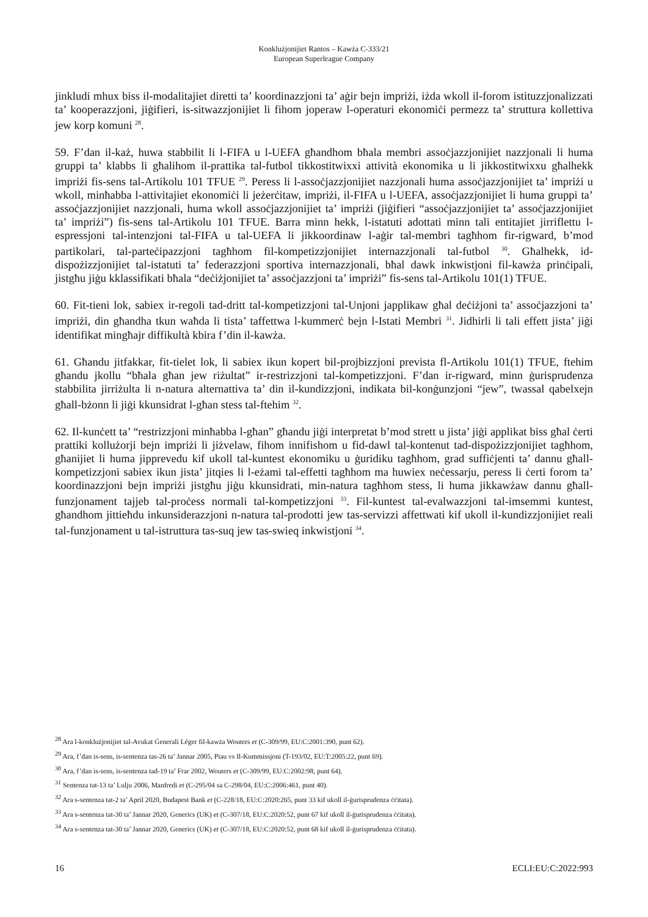Konklużjonijiet Rantos – Kawża C-333/21
European Superleague Company
jinkludi mhux biss il-modalitajiet diretti ta’ koordinazzjoni ta’ aġir bejn impriżi, iżda wkoll il-forom istituzzjonalizzati ta’ kooperazzjoni, jiġifieri, is-sitwazzjonijiet li fihom joperaw l-operaturi ekonomiċi permezz ta’ struttura kollettiva jew korp komuni <sup>28</sup>.
59. F’dan il-każ, huwa stabbilit li l-FIFA u l-UEFA għandhom bħala membri assoċjazzjonijiet nazzjonali li huma gruppi ta’ klabbs li għalihom il-prattika tal-futbol tikkostitwixxi attività ekonomika u li jikkostitwixxu għalhekk impriżi fis-sens tal-Artikolu 101 TFUE <sup>29</sup>. Peress li l-assoċjazzjonijiet nazzjonali huma assoċjazzjonijiet ta’ impriżi u wkoll, minħabba l-attivitajiet ekonomiċi li jeżerċitaw, impriżi, il-FIFA u l-UEFA, assoċjazzjonijiet li huma gruppi ta’ assoċjazzjonijiet nazzjonali, huma wkoll assoċjazzjonijiet ta’ impriżi (jiġifieri “assoċjazzjonijiet ta’ assoċjazzjonijiet ta’ impriżi”) fis-sens tal-Artikolu 101 TFUE. Barra minn hekk, l-istatuti adottati minn tali entitajiet jirriflettu l-espressjoni tal-intenzjoni tal-FIFA u tal-UEFA li jikkoordinaw l-aġir tal-membri tagħhom fir-rigward, b’mod partikolari, tal-parteċipazzjoni tagħhom fil-kompetizzjonijiet internazzjonali tal-futbol <sup>30</sup>. Għalhekk, id-dispożizzjonijiet tal-istatuti ta’ federazzjoni sportiva internazzjonali, bħal dawk inkwistjoni fil-kawża prinċipali, jistgħu jiġu kklassifikati bħala “deċiżjonijiet ta’ assoċjazzjoni ta’ impriżi” fis-sens tal-Artikolu 101(1) TFUE.
60. Fit-tieni lok, sabiex ir-regoli tad-dritt tal-kompetizzjoni tal-Unjoni japplikaw għal deċiżjoni ta’ assoċjazzjoni ta’ impriżi, din għandha tkun waħda li tista’ taffettwa l-kummerċ bejn l-Istati Membri <sup>31</sup>. Jidhirli li tali effett jista’ jiġi identifikat mingħajr diffikultà kbira f’din il-kawża.
61. Għandu jitfakkar, fit-tielet lok, li sabiex ikun kopert bil-projbizzjoni prevista fl-Artikolu 101(1) TFUE, ftehim għandu jkollu “bħala għan jew riżultat” ir-restrizzjoni tal-kompetizzjoni. F’dan ir-rigward, minn ġurisprudenza stabbilita jirriżulta li n-natura alternattiva ta’ din il-kundizzjoni, indikata bil-konġunzjoni “jew”, twassal qabelxejn għall-bżonn li jiġi kkunsidrat l-għan stess tal-ftehim <sup>32</sup>.
62. Il-kunċett ta’ “restrizzjoni minħabba l-għan” għandu jiġi interpretat b’mod strett u jista’ jiġi applikat biss għal ċerti prattiki kollużorji bejn impriżi li jiżvelaw, fihom innifishom u fid-dawl tal-kontenut tad-dispożizzjonijiet tagħhom, għanijiet li huma jipprevedu kif ukoll tal-kuntest ekonomiku u ġuridiku tagħhom, grad suffiċjenti ta’ dannu għall-kompetizzjoni sabiex ikun jista’ jitqies li l-eżami tal-effetti tagħhom ma huwiex neċessarju, peress li ċerti forom ta’ koordinazzjoni bejn impriżi jistgħu jiġu kkunsidrati, min-natura tagħhom stess, li huma jikkawżaw dannu għall-funzjonament tajjeb tal-proċess normali tal-kompetizzjoni <sup>33</sup>. Fil-kuntest tal-evalwazzjoni tal-imsemmi kuntest, għandhom jittieħdu inkunsiderazzjoni n-natura tal-prodotti jew tas-servizzi affettwati kif ukoll il-kundizzjonijiet reali tal-funzjonament u tal-istruttura tas-suq jew tas-swieq inkwistjoni <sup>34</sup>.
<sup>28</sup> Ara l-konklużjonijiet tal-Avukat Ġenerali Léger fil-kawża Wouters et (C-309/99, EU:C:2001:390, punt 62).
<sup>29</sup> Ara, f’dan is-sens, is-sentenza tas-26 ta’ Jannar 2005, Piau vs Il-Kummissjoni (T-193/02, EU:T:2005:22, punt 69).
<sup>30</sup> Ara, f’dan is-sens, is-sentenza tad-19 ta’ Frar 2002, Wouters et (C-309/99, EU:C:2002:98, punt 64).
<sup>31</sup> Sentenza tat-13 ta’ Lulju 2006, Manfredi et (C-295/04 sa C-298/04, EU:C:2006:461, punt 40).
<sup>32</sup> Ara s-sentenza tat-2 ta’ April 2020, Budapest Bank et (C-228/18, EU:C:2020:265, punt 33 kif ukoll il-ġurisprudenza ċċitata).
<sup>33</sup> Ara s-sentenza tat-30 ta’ Jannar 2020, Generics (UK) et (C-307/18, EU:C:2020:52, punt 67 kif ukoll il-ġurisprudenza ċċitata).
<sup>34</sup> Ara s-sentenza tat-30 ta’ Jannar 2020, Generics (UK) et (C-307/18, EU:C:2020:52, punt 68 kif ukoll il-ġurisprudenza ċċitata).
16 ECLI:EU:C:2022:993